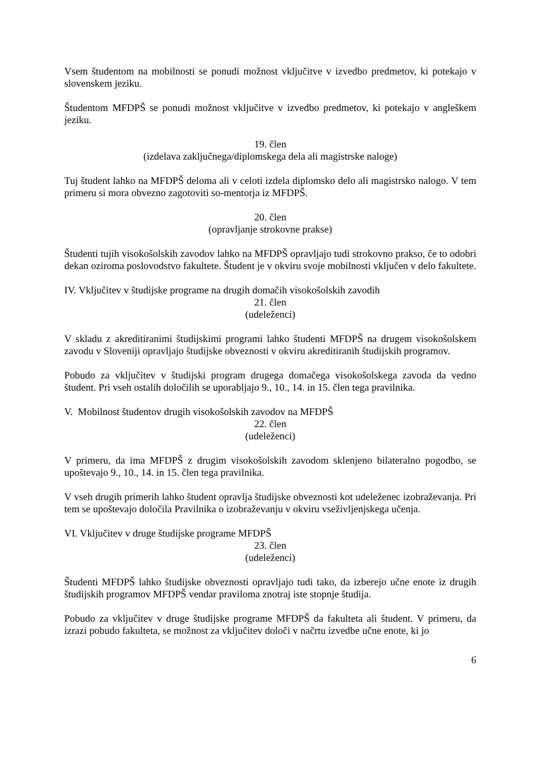Vsem študentom na mobilnosti se ponudi možnost vključitve v izvedbo predmetov, ki potekajo v slovenskem jeziku.
Študentom MFDPŠ se ponudi možnost vključitve v izvedbo predmetov, ki potekajo v angleškem jeziku.
19. člen
(izdelava zaključnega/diplomskega dela ali magistrske naloge)
Tuj študent lahko na MFDPŠ deloma ali v celoti izdela diplomsko delo ali magistrsko nalogo. V tem primeru si mora obvezno zagotoviti so-mentorja iz MFDPŠ.
20. člen
(opravljanje strokovne prakse)
Študenti tujih visokošolskih zavodov lahko na MFDPŠ opravljajo tudi strokovno prakso, če to odobri dekan oziroma poslovodstvo fakultete. Študent je v okviru svoje mobilnosti vključen v delo fakultete.
IV. Vključitev v študijske programe na drugih domačih visokošolskih zavodih
21. člen
(udeleženci)
V skladu z akreditiranimi študijskimi programi lahko študenti MFDPŠ na drugem visokošolskem zavodu v Sloveniji opravljajo študijske obveznosti v okviru akreditiranih študijskih programov.
Pobudo za vključitev v študijski program drugega domačega visokošolskega zavoda da vedno študent. Pri vseh ostalih določilih se uporabljajo 9., 10., 14. in 15. člen tega pravilnika.
V. Mobilnost študentov drugih visokošolskih zavodov na MFDPŠ
22. člen
(udeleženci)
V primeru, da ima MFDPŠ z drugim visokošolskih zavodom sklenjeno bilateralno pogodbo, se upoštevajo 9., 10., 14. in 15. člen tega pravilnika.
V vseh drugih primerih lahko študent opravlja študijske obveznosti kot udeleženec izobraževanja. Pri tem se upoštevajo določila Pravilnika o izobraževanju v okviru vseživljenjskega učenja.
VI. Vključitev v druge študijske programe MFDPŠ
23. člen
(udeleženci)
Študenti MFDPŠ lahko študijske obveznosti opravljajo tudi tako, da izberejo učne enote iz drugih študijskih programov MFDPŠ vendar praviloma znotraj iste stopnje študija.
Pobudo za vključitev v druge študijske programe MFDPŠ da fakulteta ali študent. V primeru, da izrazi pobudo fakulteta, se možnost za vključitev določi v načrtu izvedbe učne enote, ki jo
6